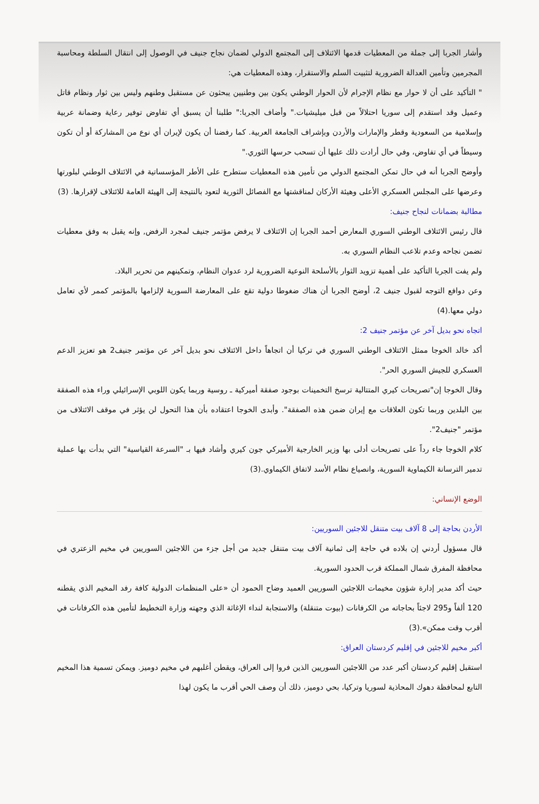وأشار الجربا إلى جملة من المعطيات قدمها الائتلاف إلى المجتمع الدولي لضمان نجاح جنيف في الوصول إلى انتقال السلطة ومحاسبة المجرمين وتأمين العدالة الضرورية لتثبيت السلم والاستقرار، وهذه المعطيات هي:
" التأكيد على أن لا حوار مع نظام الإجرام لأن الحوار الوطني يكون بين وطنيين يبحثون عن مستقبل وطنهم وليس بين ثوار ونظام قاتل وعميل وقد استقدم إلى سوريا احتلالاً من قبل ميليشيات." وأضاف الجربا:" طلبنا أن يسبق أي تفاوض توفير رعاية وضمانة عربية وإسلامية من السعودية وقطر والإمارات والأردن وبإشراف الجامعة العربية. كما رفضنا أن يكون لإيران أي نوع من المشاركة أو أن تكون وسيطاً في أي تفاوض، وفي حال أرادت ذلك عليها أن تسحب حرسها الثوري."
وأوضح الجربا أنه في حال تمكن المجتمع الدولي من تأمين هذه المعطيات ستطرح على الأطر المؤسساتية في الائتلاف الوطني لبلورتها وعرضها على المجلس العسكري الأعلى وهيئة الأركان لمناقشتها مع الفصائل الثورية لتعود بالنتيجة إلى الهيئة العامة للائتلاف لإقرارها. (3)
مطالبة بضمانات لنجاح جنيف:
قال رئيس الائتلاف الوطني السوري المعارض أحمد الجربا إن الائتلاف لا يرفض مؤتمر جنيف لمجرد الرفض, وإنه يقبل به وفق معطيات تضمن نجاحه وعدم تلاعب النظام السوري به.
ولم يفت الجربا التأكيد على أهمية تزويد الثوار بالأسلحة النوعية الضرورية لرد عدوان النظام، وتمكينهم من تحرير البلاد.
وعن دوافع التوجه لقبول جنيف 2، أوضح الجربا أن هناك ضغوطا دولية تقع على المعارضة السورية لإلزامها بالمؤتمر كممر لأي تعامل دولي معها.(4)
اتجاه نحو بديل آخر عن مؤتمر جنيف 2:
أكد خالد الخوجا ممثل الائتلاف الوطني السوري في تركيا أن اتجاهاً داخل الائتلاف نحو بديل آخر عن مؤتمر جنيف2 هو تعزيز الدعم العسكري للجيش السوري الحر".
وقال الخوجا إن"تصريحات كيري المتتالية ترسخ التخمينات بوجود صفقة أميركية ـ روسية وربما يكون اللوبي الإسرائيلي وراء هذه الصفقة بين البلدين وربما تكون العلاقات مع إيران ضمن هذه الصفقة". وأبدى الخوجا اعتقاده بأن هذا التحول لن يؤثر في موقف الائتلاف من مؤتمر "جنيف2".
كلام الخوجا جاء رداً على تصريحات أدلى بها وزير الخارجية الأميركي جون كيري وأشاد فيها بـ "السرعة القياسية" التي بدأت بها عملية تدمير الترسانة الكيماوية السورية، وانصياع نظام الأسد لاتفاق الكيماوي.(3)
الوضع الإنساني:
الأردن بحاجة إلى 8 آلاف بيت متنقل للاجئين السوريين:
قال مسؤول أردني إن بلاده في حاجة إلى ثمانية آلاف بيت متنقل جديد من أجل جزء من اللاجئين السوريين في مخيم الزعتري في محافظة المفرق شمال المملكة قرب الحدود السورية.
حيث أكد مدير إدارة شؤون مخيمات اللاجئين السوريين العميد وضاح الحمود أن «على المنظمات الدولية كافة رفد المخيم الذي يقطنه 120 ألفاً و295 لاجئاً بحاجاته من الكرفانات (بيوت متنقلة) والاستجابة لنداء الإغاثة الذي وجهته وزارة التخطيط لتأمين هذه الكرفانات في أقرب وقت ممكن».(3)
أكبر مخيم للاجئين في إقليم كردستان العراق:
استقبل إقليم كردستان أكبر عدد من اللاجئين السوريين الذين فروا إلى العراق، ويقطن أغلبهم في مخيم دوميز. ويمكن تسمية هذا المخيم التابع لمحافظة دهوك المحاذية لسوريا وتركيا، بحي دوميز، ذلك أن وصف الحي أقرب ما يكون لهذا